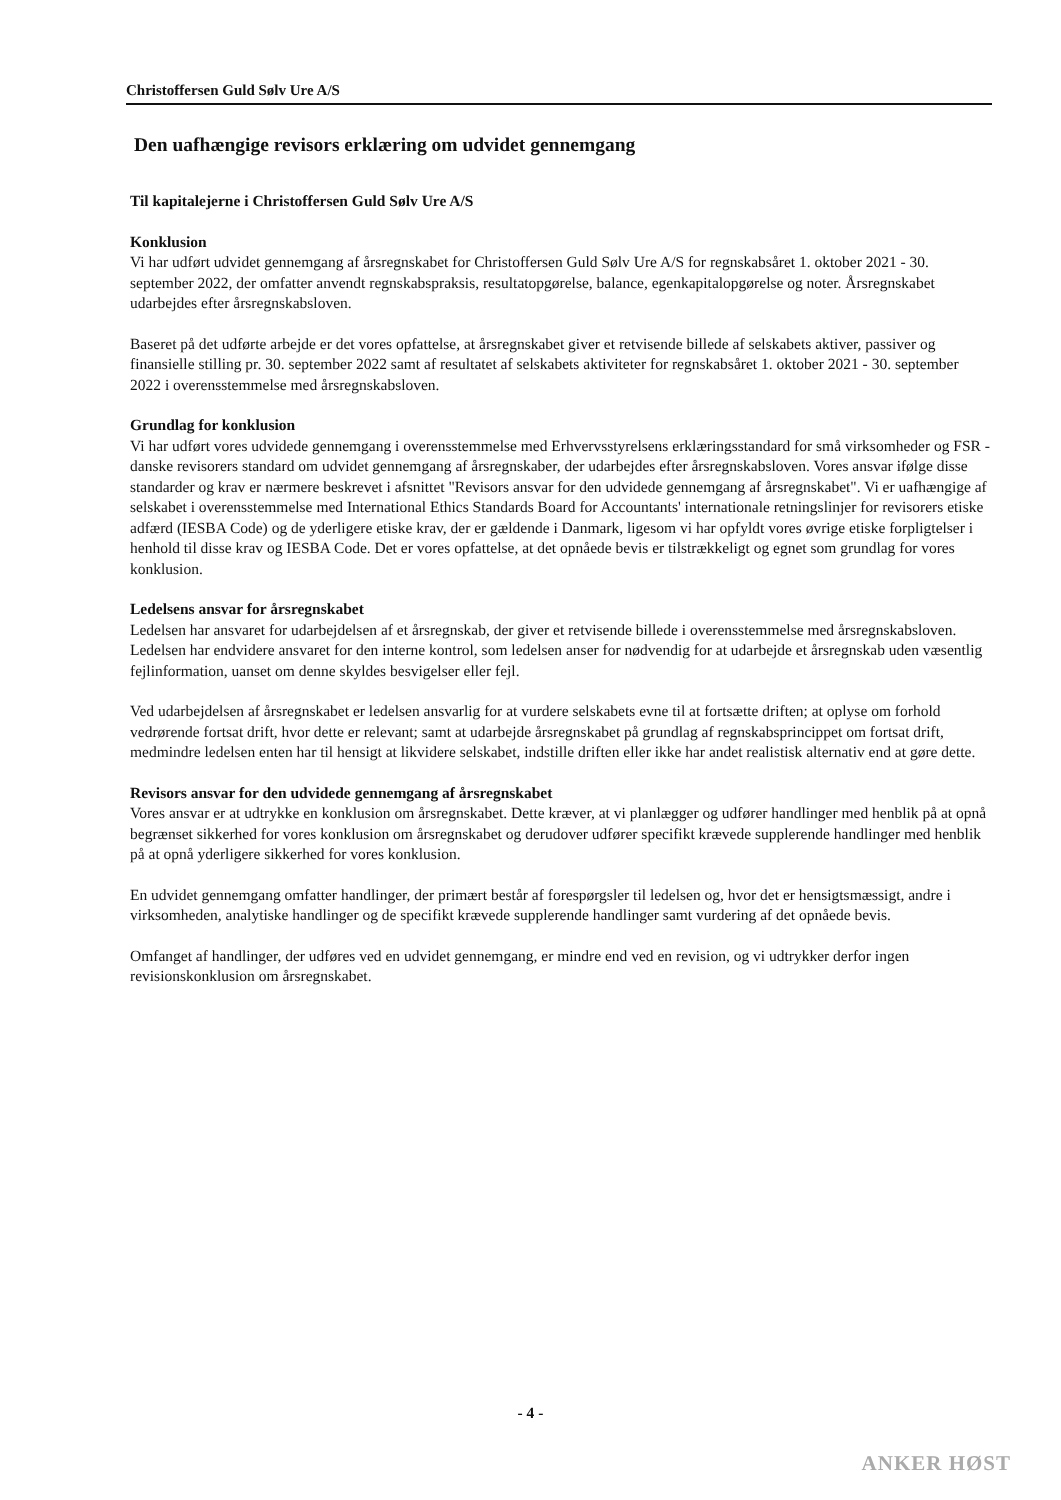Christoffersen Guld Sølv Ure A/S
Den uafhængige revisors erklæring om udvidet gennemgang
Til kapitalejerne i Christoffersen Guld Sølv Ure A/S
Konklusion
Vi har udført udvidet gennemgang af årsregnskabet for Christoffersen Guld Sølv Ure A/S for regnskabsåret 1. oktober 2021 - 30. september 2022, der omfatter anvendt regnskabspraksis, resultatopgørelse, balance, egenkapitalopgørelse og noter. Årsregnskabet udarbejdes efter årsregnskabsloven.
Baseret på det udførte arbejde er det vores opfattelse, at årsregnskabet giver et retvisende billede af selskabets aktiver, passiver og finansielle stilling pr. 30. september 2022 samt af resultatet af selskabets aktiviteter for regnskabsåret 1. oktober 2021 - 30. september 2022 i overensstemmelse med årsregnskabsloven.
Grundlag for konklusion
Vi har udført vores udvidede gennemgang i overensstemmelse med Erhvervsstyrelsens erklæringsstandard for små virksomheder og FSR - danske revisorers standard om udvidet gennemgang af årsregnskaber, der udarbejdes efter årsregnskabsloven. Vores ansvar ifølge disse standarder og krav er nærmere beskrevet i afsnittet "Revisors ansvar for den udvidede gennemgang af årsregnskabet". Vi er uafhængige af selskabet i overensstemmelse med International Ethics Standards Board for Accountants' internationale retningslinjer for revisorers etiske adfærd (IESBA Code) og de yderligere etiske krav, der er gældende i Danmark, ligesom vi har opfyldt vores øvrige etiske forpligtelser i henhold til disse krav og IESBA Code. Det er vores opfattelse, at det opnåede bevis er tilstrækkeligt og egnet som grundlag for vores konklusion.
Ledelsens ansvar for årsregnskabet
Ledelsen har ansvaret for udarbejdelsen af et årsregnskab, der giver et retvisende billede i overensstemmelse med årsregnskabsloven. Ledelsen har endvidere ansvaret for den interne kontrol, som ledelsen anser for nødvendig for at udarbejde et årsregnskab uden væsentlig fejlinformation, uanset om denne skyldes besvigelser eller fejl.
Ved udarbejdelsen af årsregnskabet er ledelsen ansvarlig for at vurdere selskabets evne til at fortsætte driften; at oplyse om forhold vedrørende fortsat drift, hvor dette er relevant; samt at udarbejde årsregnskabet på grundlag af regnskabsprincippet om fortsat drift, medmindre ledelsen enten har til hensigt at likvidere selskabet, indstille driften eller ikke har andet realistisk alternativ end at gøre dette.
Revisors ansvar for den udvidede gennemgang af årsregnskabet
Vores ansvar er at udtrykke en konklusion om årsregnskabet. Dette kræver, at vi planlægger og udfører handlinger med henblik på at opnå begrænset sikkerhed for vores konklusion om årsregnskabet og derudover udfører specifikt krævede supplerende handlinger med henblik på at opnå yderligere sikkerhed for vores konklusion.
En udvidet gennemgang omfatter handlinger, der primært består af forespørgsler til ledelsen og, hvor det er hensigtsmæssigt, andre i virksomheden, analytiske handlinger og de specifikt krævede supplerende handlinger samt vurdering af det opnåede bevis.
Omfanget af handlinger, der udføres ved en udvidet gennemgang, er mindre end ved en revision, og vi udtrykker derfor ingen revisionskonklusion om årsregnskabet.
- 4 -
ANKER HØST